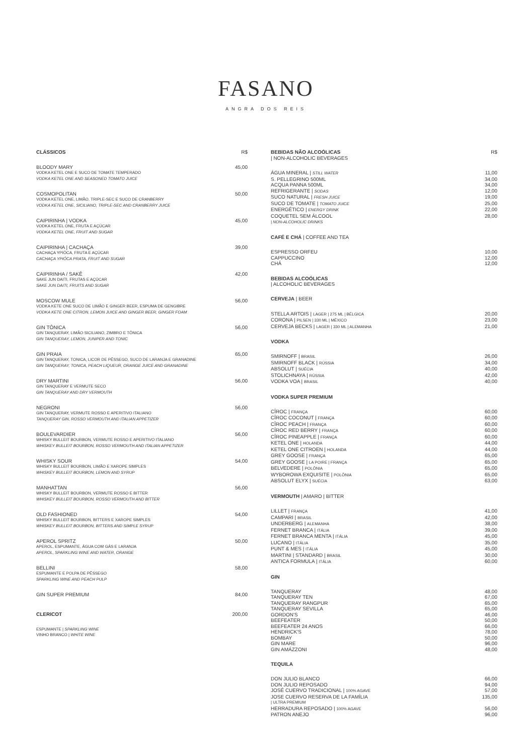FASANO
ANGRA DOS REIS
CLÁSSICOS R$
BLOODY MARY 45,00
VODKA KETEL ONE E SUCO DE TOMATE TEMPERADO
VODKA KETEL ONE AND SEASONED TOMATO JUICE
COSMOPOLITAN 50,00
VODKA KETEL ONE, LIMÃO, TRIPLE-SEC E SUCO DE CRANBERRY
VODKA KETEL ONE, SICILIANO, TRIPLE-SEC AND CRANBERRY JUICE
CAIPIRINHA | VODKA 45,00
VODKA KETEL ONE, FRUTA E AÇÚCAR
VODKA KETEL ONE, FRUIT AND SUGAR
CAIPIRINHA | CACHAÇA 39,00
CACHAÇA YPIÓCA, FRUTA E AÇÚCAR
CACHAÇA YPIÓCA PRATA, FRUIT AND SUGAR
CAIPIRINHA / SAKÊ 42,00
SAKE JUN DAITI, FRUTAS E AÇÚCAR
SAKE JUN DAITI, FRUITS AND SUGAR
MOSCOW MULE 56,00
VODKA KETE ONE SUCO DE LIMÃO E GINGER BEER, ESPUMA DE GENGIBRE
VODKA KETE ONE CITRON, LEMON JUICE AND GINGER BEER, GINGER FOAM
GIN TÔNICA 56,00
GIN TANQUERAY, LIMÃO SICILIANO, ZIMBRO E TÔNICA
GIN TANQUERAY, LEMON, JUNIPER AND TONIC
GIN PRAIA 65,00
GIN TANQUERAY, TONICA, LICOR DE PÊSSEGO, SUCO DE LARANJA E GRANADINE
GIN TANQUERAY, TONICA, PEACH LIQUEUR, ORANGE JUICE AND GRANADINE
DRY MARTINI 56,00
GIN TANQUERAY E VERMUTE SECO
GIN TANQUERAY AND DRY VERMOUTH
NEGRONI 56,00
GIN TANQUERAY, VERMUTE ROSSO E APERITIVO ITALIANO
TANQUERAY GIN, ROSSO VERMOUTH AND ITALIAN APPETIZER
BOULEVARDIER 56,00
WHISKY BULLEIT BOURBON, VERMUTE ROSSO E APERITIVO ITALIANO
WHISKEY BULLEIT BOURBON, ROSSO VERMOUTH AND ITALIAN APPETIZER
WHISKY SOUR 54,00
WHISKY BULLEIT BOURBON, LIMÃO E XAROPE SIMPLES
WHISKEY BULLEIT BOURBON, LEMON AND SYRUP
MANHATTAN 56,00
WHISKY BULLEIT BOURBON, VERMUTE ROSSO E BITTER
WHISKEY BULLEIT BOURBON, ROSSO VERMOUTH AND BITTER
OLD FASHIONED 54,00
WHISKY BULLEIT BOURBON, BITTERS E XAROPE SIMPLES
WHISKEY BULLEIT BOURBON, BITTERS AND SIMPLE SYRUP
APEROL SPRITZ 50,00
APEROL, ESPUMANTE, ÁGUA COM GÁS E LARANJA
APEROL, SPARKLING WINE AND WATER, ORANGE
BELLINI 58,00
ESPUMANTE E POLPA DE PÊSSEGO
SPARKLING WINE AND PEACH PULP
GIN SUPER PREMIUM 84,00
CLERICOT 200,00
ESPUMANTE | SPARKLING WINE
VINHO BRANCO | WHITE WINE
BEBIDAS NÃO ALCOÓLICAS R$
| NON-ALCOHOLIC BEVERAGES
ÁGUA MINERAL | STILL WATER 11,00
S. PELLEGRINO 500ML 34,00
ACQUA PANNA 500ML 34,00
REFRIGERANTE | SODAS 12,00
SUCO NATURAL | FRESH JUICE 19,00
SUCO DE TOMATE | TOMATO JUICE 25,00
ENERGÉTICO | ENERGY DRINK 22,00
COQUETEL SEM ÁLCOOL 28,00
| NON-ALCOHOLIC DRINKS
CAFÉ E CHÁ | COFFEE AND TEA
ESPRESSO ORFEU 10,00
CAPPUCCINO 12,00
CHÁ 12,00
BEBIDAS ALCOÓLICAS
| ALCOHOLIC BEVERAGES
CERVEJA | BEER
STELLA ARTOIS | LAGER | 275 ML | BÉLGICA 20,00
CORONA | PILSEN | 330 ML | MÉXICO 23,00
CERVEJA BECKS | LAGER | 330 ML | ALEMANHA 21,00
VODKA
SMIRNOFF | BRASIL 26,00
SMIRNOFF BLACK | RÚSSIA 34,00
ABSOLUT | SUÉCIA 40,00
STOLICHNAYA | RÚSSIA 42,00
VODKA VOA | BRASIL 40,00
VODKA SUPER PREMIUM
CÎROC | FRANÇA 60,00
CÎROC COCONUT | FRANÇA 60,00
CÎROC PEACH | FRANÇA 60,00
CÎROC RED BERRY | FRANÇA 60,00
CÎROC PINEAPPLE | FRANÇA 60,00
KETEL ONE | HOLANDA 44,00
KETEL ONE CITROEN | HOLANDA 44,00
GREY GOOSE | FRANÇA 65,00
GREY GOOSE | LA POIRE | FRANÇA 65,00
BELVEDERE | POLÔNIA 65,00
WYBOROWA EXQUISITE | POLÔNIA 65,00
ABSOLUT ELYX | SUÉCIA 63,00
VERMOUTH | AMARO | BITTER
LILLET | FRANÇA 41,00
CAMPARI | BRASIL 42,00
UNDERBERG | ALEMANHA 38,00
FERNET BRANCA | ITÁLIA 39,00
FERNET BRANCA MENTA | ITÁLIA 45,00
LUCANO | ITÁLIA 35,00
PUNT & MES | ITÁLIA 45,00
MARTINI | STANDARD | BRASIL 30,00
ANTICA FORMULA | ITÁLIA 60,00
GIN
TANQUERAY 48,00
TANQUERAY TEN 67,00
TANQUERAY RANGPUR 65,00
TANQUERAY SEVILLA 65,00
GORDON'S 46,00
BEEFEATER 50,00
BEEFEATER 24 ANOS 66,00
HENDRICK'S 78,00
BOMBAY 50,00
GIN MARE 96,00
GIN AMÁZZONI 48,00
TEQUILA
DON JULIO BLANCO 66,00
DON JULIO REPOSADO 94,00
JOSÉ CUERVO TRADICIONAL | 100% AGAVE 57,00
JOSE CUERVO RESERVA DE LA FAMÍLIA 135,00
| ULTRA PREMIUM
HERRADURA REPOSADO | 100% AGAVE 56,00
PATRON ANEJO 96,00